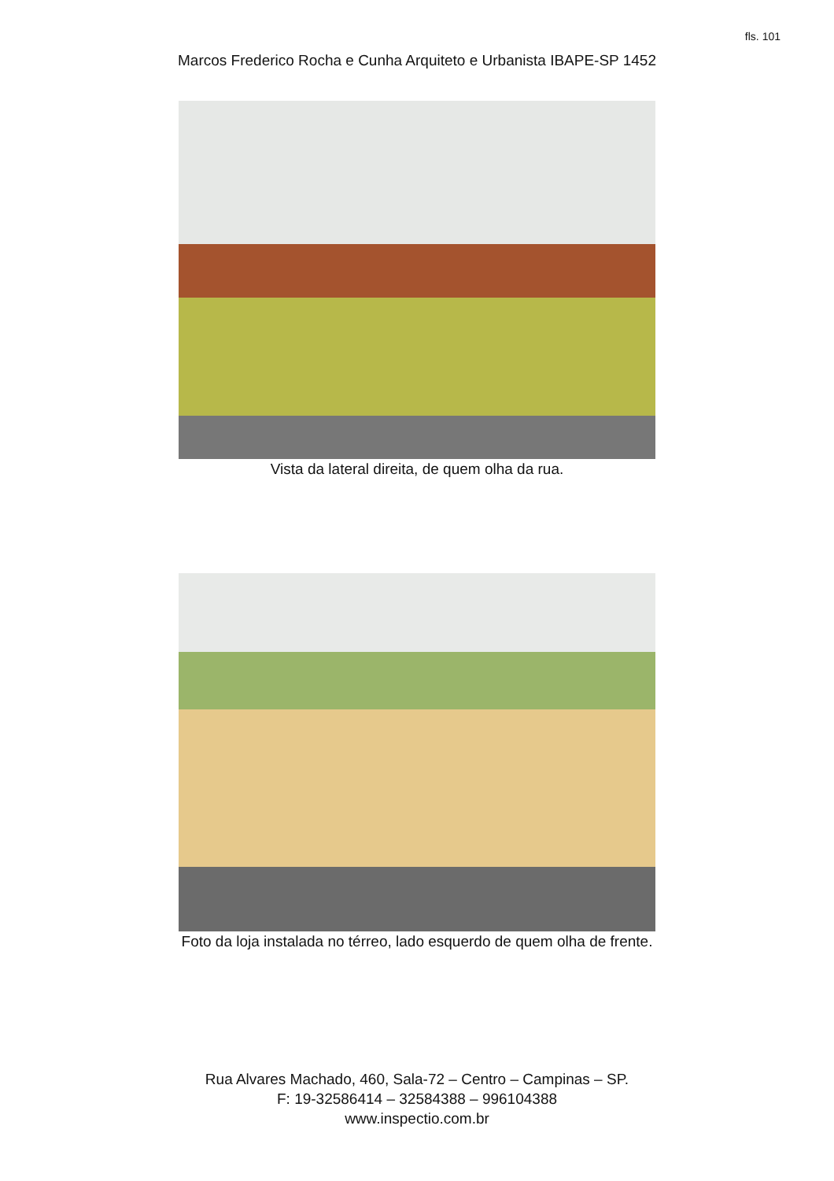fls. 101
Marcos Frederico Rocha e Cunha Arquiteto e Urbanista IBAPE-SP 1452
Vista da lateral direita, de quem olha da rua.
Foto da loja instalada no térreo, lado esquerdo de quem olha de frente.
Rua Alvares Machado, 460, Sala-72 – Centro – Campinas – SP.
F: 19-32586414 – 32584388 – 996104388
www.inspectio.com.br